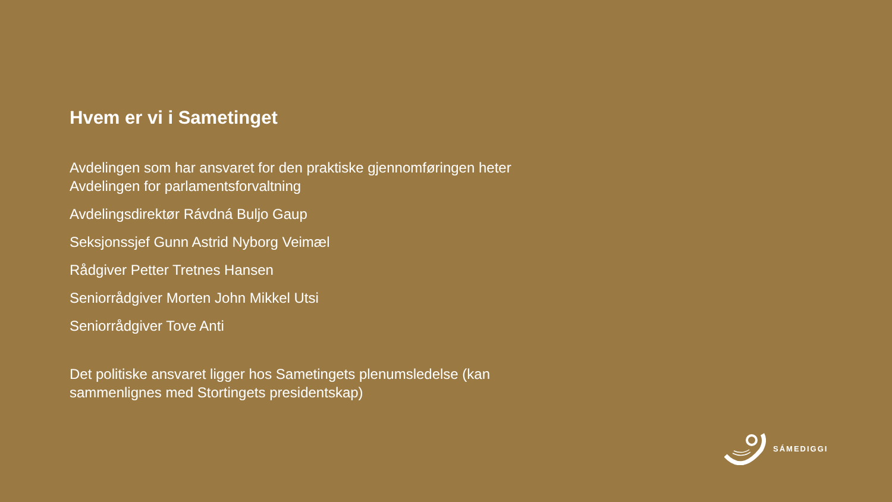Hvem er vi i Sametinget
Avdelingen som har ansvaret for den praktiske gjennomføringen heter Avdelingen for parlamentsforvaltning
Avdelingsdirektør Rávdná Buljo Gaup
Seksjonssjef Gunn Astrid Nyborg Veimæl
Rådgiver Petter Tretnes Hansen
Seniorrådgiver Morten John Mikkel Utsi
Seniorrådgiver Tove Anti
Det politiske ansvaret ligger hos Sametingets plenumsledelse (kan sammenlignes med Stortingets presidentskap)
SÁMEDIGGI